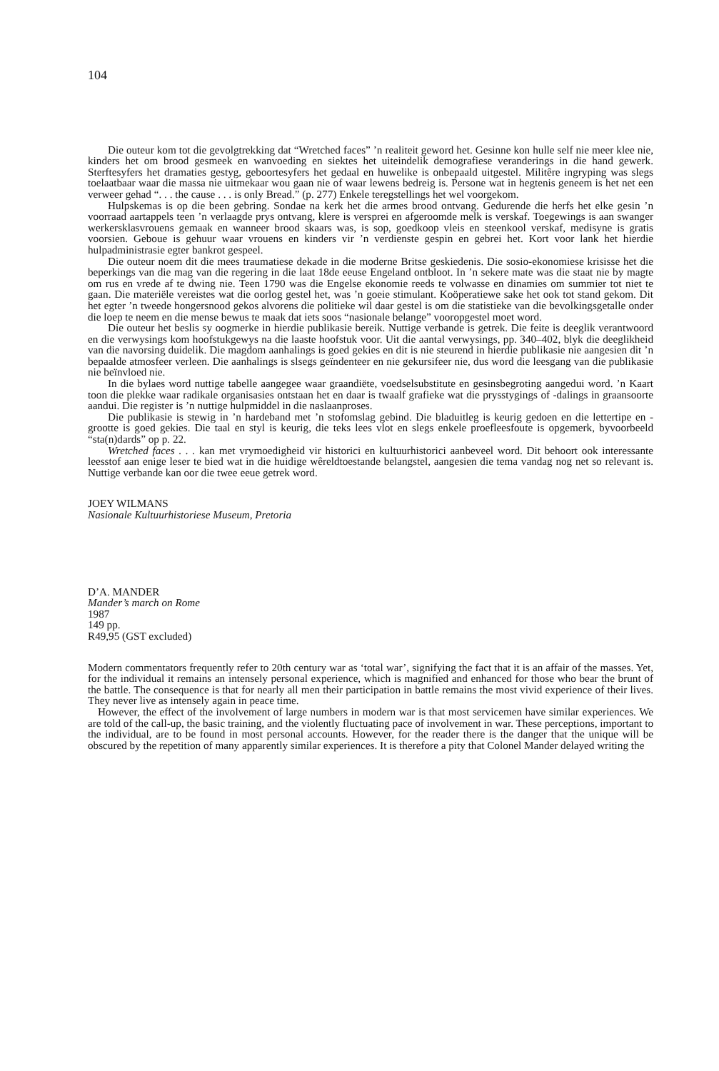104
Die outeur kom tot die gevolgtrekking dat “Wretched faces” ’n realiteit geword het. Gesinne kon hulle self nie meer klee nie, kinders het om brood gesmeek en wanvoeding en siektes het uiteindelik demografiese veranderings in die hand gewerk. Sterftesyfers het dramaties gestyg, geboortesyfers het gedaal en huwelike is onbepaald uitgestel. Militêre ingryping was slegs toelaatbaar waar die massa nie uitmekaar wou gaan nie of waar lewens bedreig is. Persone wat in hegtenis geneem is het net een verweer gehad “. . . the cause . . . is only Bread.” (p. 277) Enkele teregstellings het wel voorgekom.
Hulpskemas is op die been gebring. Sondae na kerk het die armes brood ontvang. Gedurende die herfs het elke gesin ’n voorraad aartappels teen ’n verlaagde prys ontvang, klere is versprei en afgeroomde melk is verskaf. Toegewings is aan swanger werkersklasvrouens gemaak en wanneer brood skaars was, is sop, goedkoop vleis en steenkool verskaf, medisyne is gratis voorsien. Geboue is gehuur waar vrouens en kinders vir ’n verdienste gespin en gebrei het. Kort voor lank het hierdie hulpadministrasie egter bankrot gespeel.
Die outeur noem dit die mees traumatiese dekade in die moderne Britse geskiedenis. Die sosio-ekonomiese krisisse het die beperkings van die mag van die regering in die laat 18de eeuse Engeland ontbloot. In ’n sekere mate was die staat nie by magte om rus en vrede af te dwing nie. Teen 1790 was die Engelse ekonomie reeds te volwasse en dinamies om summier tot niet te gaan. Die materiële vereistes wat die oorlog gestel het, was ’n goeie stimulant. Koöperatiewe sake het ook tot stand gekom. Dit het egter ’n tweede hongersnood gekos alvorens die politieke wil daar gestel is om die statistieke van die bevolkingsgetalle onder die loep te neem en die mense bewus te maak dat iets soos “nasionale belange” vooropgestel moet word.
Die outeur het beslis sy oogmerke in hierdie publikasie bereik. Nuttige verbande is getrek. Die feite is deeglik verantwoord en die verwysings kom hoofstukgewys na die laaste hoofstuk voor. Uit die aantal verwysings, pp. 340–402, blyk die deeglikheid van die navorsing duidelik. Die magdom aanhalings is goed gekies en dit is nie steurend in hierdie publikasie nie aangesien dit ’n bepaalde atmosfeer verleen. Die aanhalings is slsegs geïndenteer en nie gekursifeer nie, dus word die leesgang van die publikasie nie beïnvloed nie.
In die bylaes word nuttige tabelle aangegee waar graandiëte, voedselsubstitute en gesinsbegroting aangedui word. ’n Kaart toon die plekke waar radikale organisasies ontstaan het en daar is twaalf grafieke wat die prysstygings of -dalings in graansoorte aandui. Die register is ’n nuttige hulpmiddel in die naslaanproses.
Die publikasie is stewig in ’n hardeband met ’n stofomslag gebind. Die bladuitleg is keurig gedoen en die lettertipe en -grootte is goed gekies. Die taal en styl is keurig, die teks lees vlot en slegs enkele proefleesfoute is opgemerk, byvoorbeeld “sta(n)dards” op p. 22.
Wretched faces . . . kan met vrymoedigheid vir historici en kultuurhistorici aanbeveel word. Dit behoort ook interessante leesstof aan enige leser te bied wat in die huidige wêreldtoestande belangstel, aangesien die tema vandag nog net so relevant is. Nuttige verbande kan oor die twee eeue getrek word.
JOEY WILMANS
Nasionale Kultuurhistoriese Museum, Pretoria
D’A. MANDER
Mander’s march on Rome
1987
149 pp.
R49,95 (GST excluded)
Modern commentators frequently refer to 20th century war as ‘total war’, signifying the fact that it is an affair of the masses. Yet, for the individual it remains an intensely personal experience, which is magnified and enhanced for those who bear the brunt of the battle. The consequence is that for nearly all men their participation in battle remains the most vivid experience of their lives. They never live as intensely again in peace time.
However, the effect of the involvement of large numbers in modern war is that most servicemen have similar experiences. We are told of the call-up, the basic training, and the violently fluctuating pace of involvement in war. These perceptions, important to the individual, are to be found in most personal accounts. However, for the reader there is the danger that the unique will be obscured by the repetition of many apparently similar experiences. It is therefore a pity that Colonel Mander delayed writing the